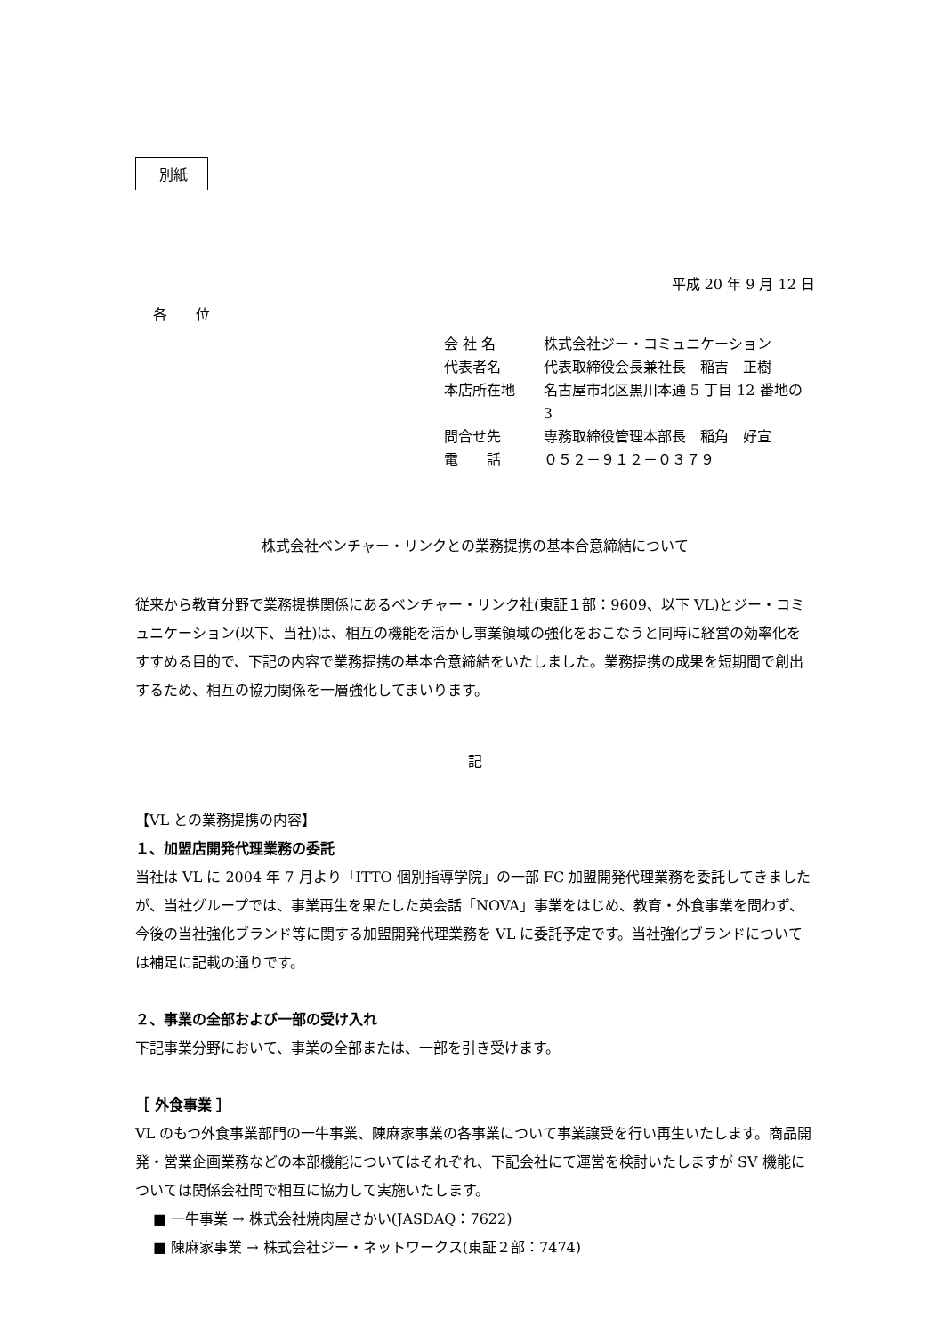別紙
平成 20 年 9 月 12 日
各　　位
会 社 名 株式会社ジー・コミュニケーション
代表者名 代表取締役会長兼社長　稲吉　正樹
本店所在地 名古屋市北区黒川本通 5 丁目 12 番地の 3
問合せ先 専務取締役管理本部長　稲角　好宣
電　　話 ０５２－９１２－０３７９
株式会社ベンチャー・リンクとの業務提携の基本合意締結について
従来から教育分野で業務提携関係にあるベンチャー・リンク社(東証１部：9609、以下 VL)とジー・コミュニケーション(以下、当社)は、相互の機能を活かし事業領域の強化をおこなうと同時に経営の効率化をすすめる目的で、下記の内容で業務提携の基本合意締結をいたしました。業務提携の成果を短期間で創出するため、相互の協力関係を一層強化してまいります。
記
【VL との業務提携の内容】
１、加盟店開発代理業務の委託
当社は VL に 2004 年 7 月より「ITTO 個別指導学院」の一部 FC 加盟開発代理業務を委託してきましたが、当社グループでは、事業再生を果たした英会話「NOVA」事業をはじめ、教育・外食事業を問わず、今後の当社強化ブランド等に関する加盟開発代理業務を VL に委託予定です。当社強化ブランドについては補足に記載の通りです。
２、事業の全部および一部の受け入れ
下記事業分野において、事業の全部または、一部を引き受けます。
［ 外食事業 ］
VL のもつ外食事業部門の一牛事業、陳麻家事業の各事業について事業譲受を行い再生いたします。商品開発・営業企画業務などの本部機能についてはそれぞれ、下記会社にて運営を検討いたしますが SV 機能については関係会社間で相互に協力して実施いたします。
■ 一牛事業 → 株式会社焼肉屋さかい(JASDAQ：7622)
■ 陳麻家事業 → 株式会社ジー・ネットワークス(東証２部：7474)